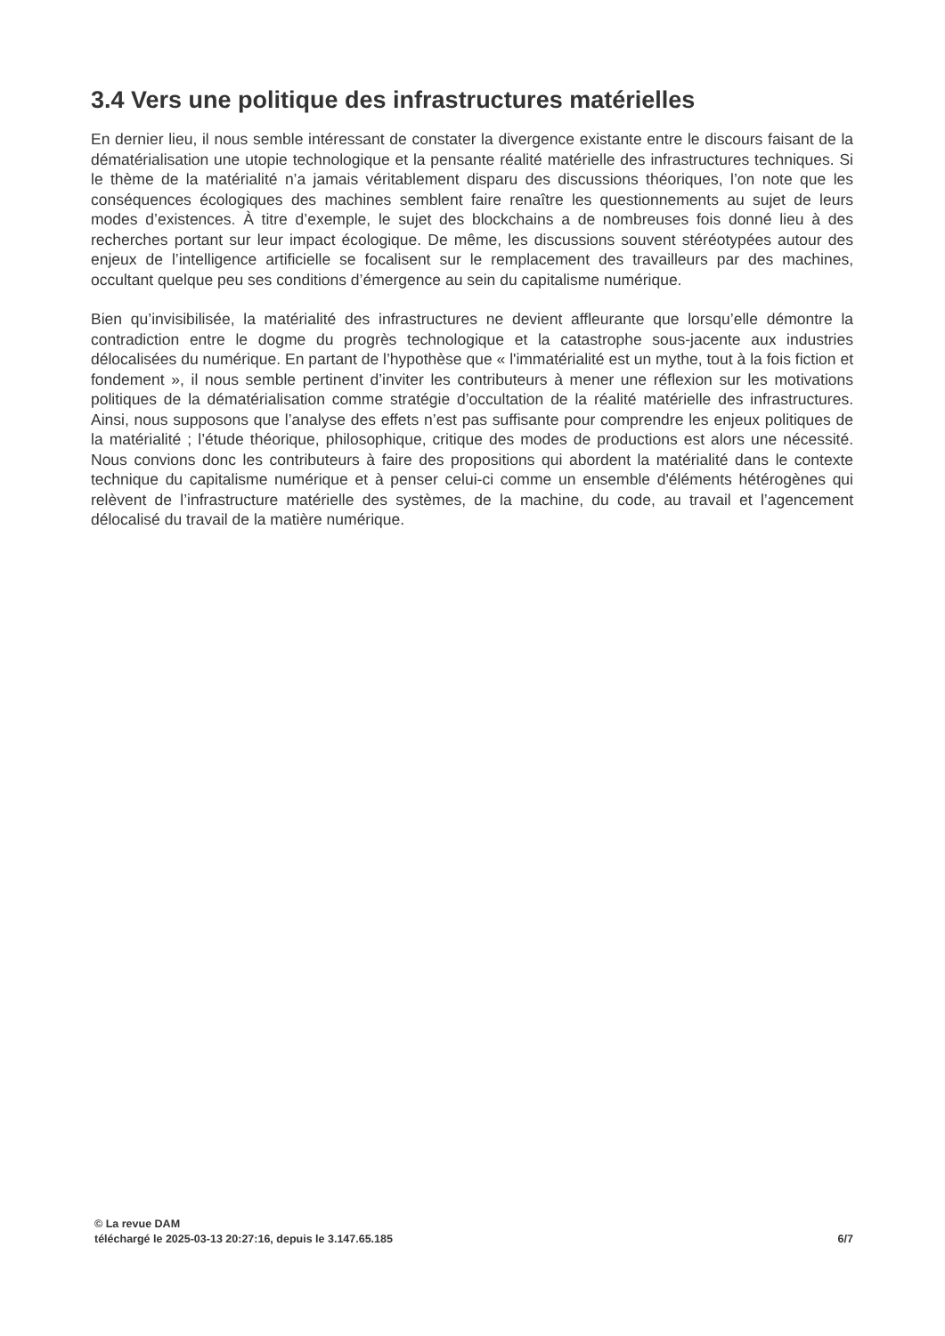3.4 Vers une politique des infrastructures matérielles
En dernier lieu, il nous semble intéressant de constater la divergence existante entre le discours faisant de la dématérialisation une utopie technologique et la pensante réalité matérielle des infrastructures techniques. Si le thème de la matérialité n’a jamais véritablement disparu des discussions théoriques, l’on note que les conséquences écologiques des machines semblent faire renaître les questionnements au sujet de leurs modes d’existences. À titre d’exemple, le sujet des blockchains a de nombreuses fois donné lieu à des recherches portant sur leur impact écologique. De même, les discussions souvent stéréotypées autour des enjeux de l’intelligence artificielle se focalisent sur le remplacement des travailleurs par des machines, occultant quelque peu ses conditions d’émergence au sein du capitalisme numérique.
Bien qu’invisibilisée, la matérialité des infrastructures ne devient affleurante que lorsqu’elle démontre la contradiction entre le dogme du progrès technologique et la catastrophe sous-jacente aux industries délocalisées du numérique. En partant de l’hypothèse que « l'immatérialité est un mythe, tout à la fois fiction et fondement », il nous semble pertinent d’inviter les contributeurs à mener une réflexion sur les motivations politiques de la dématérialisation comme stratégie d’occultation de la réalité matérielle des infrastructures. Ainsi, nous supposons que l’analyse des effets n’est pas suffisante pour comprendre les enjeux politiques de la matérialité ; l’étude théorique, philosophique, critique des modes de productions est alors une nécessité. Nous convions donc les contributeurs à faire des propositions qui abordent la matérialité dans le contexte technique du capitalisme numérique et à penser celui-ci comme un ensemble d'éléments hétérogènes qui relèvent de l’infrastructure matérielle des systèmes, de la machine, du code, au travail et l’agencement délocalisé du travail de la matière numérique.
© La revue DAM
téléchargé le 2025-03-13 20:27:16, depuis le 3.147.65.185 6/7